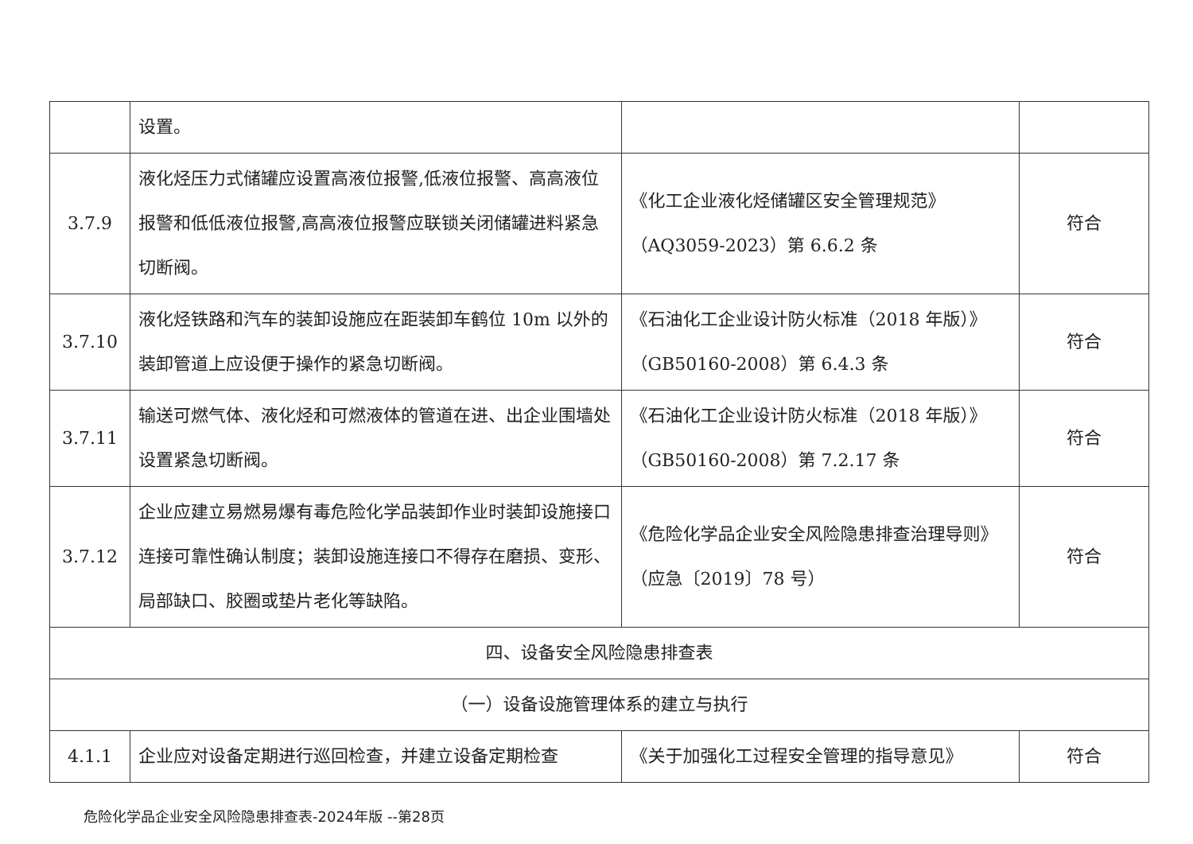| | 设置。 | | |
| 3.7.9 | 液化烃压力式储罐应设置高液位报警,低液位报警、高高液位报警和低低液位报警,高高液位报警应联锁关闭储罐进料紧急切断阀。 | 《化工企业液化烃储罐区安全管理规范》（AQ3059-2023）第 6.6.2 条 | 符合 |
| 3.7.10 | 液化烃铁路和汽车的装卸设施应在距装卸车鹤位 10m 以外的装卸管道上应设便于操作的紧急切断阀。 | 《石油化工企业设计防火标准（2018 年版）》（GB50160-2008）第 6.4.3 条 | 符合 |
| 3.7.11 | 输送可燃气体、液化烃和可燃液体的管道在进、出企业围墙处设置紧急切断阀。 | 《石油化工企业设计防火标准（2018 年版）》（GB50160-2008）第 7.2.17 条 | 符合 |
| 3.7.12 | 企业应建立易燃易爆有毒危险化学品装卸作业时装卸设施接口连接可靠性确认制度；装卸设施连接口不得存在磨损、变形、局部缺口、胶圈或垫片老化等缺陷。 | 《危险化学品企业安全风险隐患排查治理导则》（应急〔2019〕78 号） | 符合 |
| 四、设备安全风险隐患排查表 | | | |
| （一）设备设施管理体系的建立与执行 | | | |
| 4.1.1 | 企业应对设备定期进行巡回检查，并建立设备定期检查 | 《关于加强化工过程安全管理的指导意见》 | 符合 |
危险化学品企业安全风险隐患排查表-2024年版 --第28页